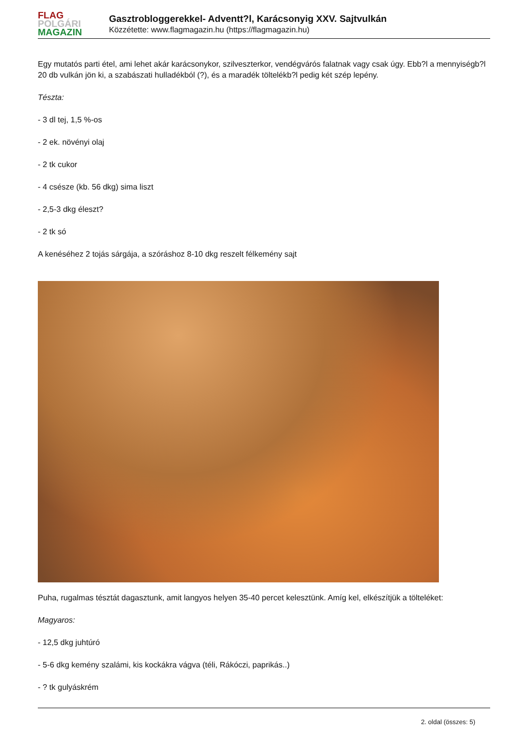FLAG
POLGÁRI
MAGAZIN
Gasztrobloggerekkel- Adventt?l, Karácsonyig XXV. Sajtvulkán
Közzétette: www.flagmagazin.hu (https://flagmagazin.hu)
Egy mutatós parti étel, ami lehet akár karácsonykor, szilveszterkor, vendégvárós falatnak vagy csak úgy. Ebb?l a mennyiségb?l 20 db vulkán jön ki, a szabászati hulladékból (?), és a maradék töltelékb?l pedig két szép lepény.
Tészta:
- 3 dl tej, 1,5 %-os
- 2 ek. növényi olaj
- 2 tk cukor
- 4 csésze (kb. 56 dkg) sima liszt
- 2,5-3 dkg éleszt?
- 2 tk só
A kenéséhez 2 tojás sárgája, a szóráshoz 8-10 dkg reszelt félkemény sajt
Puha, rugalmas tésztát dagasztunk, amit langyos helyen 35-40 percet kelesztünk. Amíg kel, elkészítjük a tölteléket:
Magyaros:
- 12,5 dkg juhtúró
- 5-6 dkg kemény szalámi, kis kockákra vágva (téli, Rákóczi, paprikás..)
- ? tk gulyáskrém
2. oldal (összes: 5)